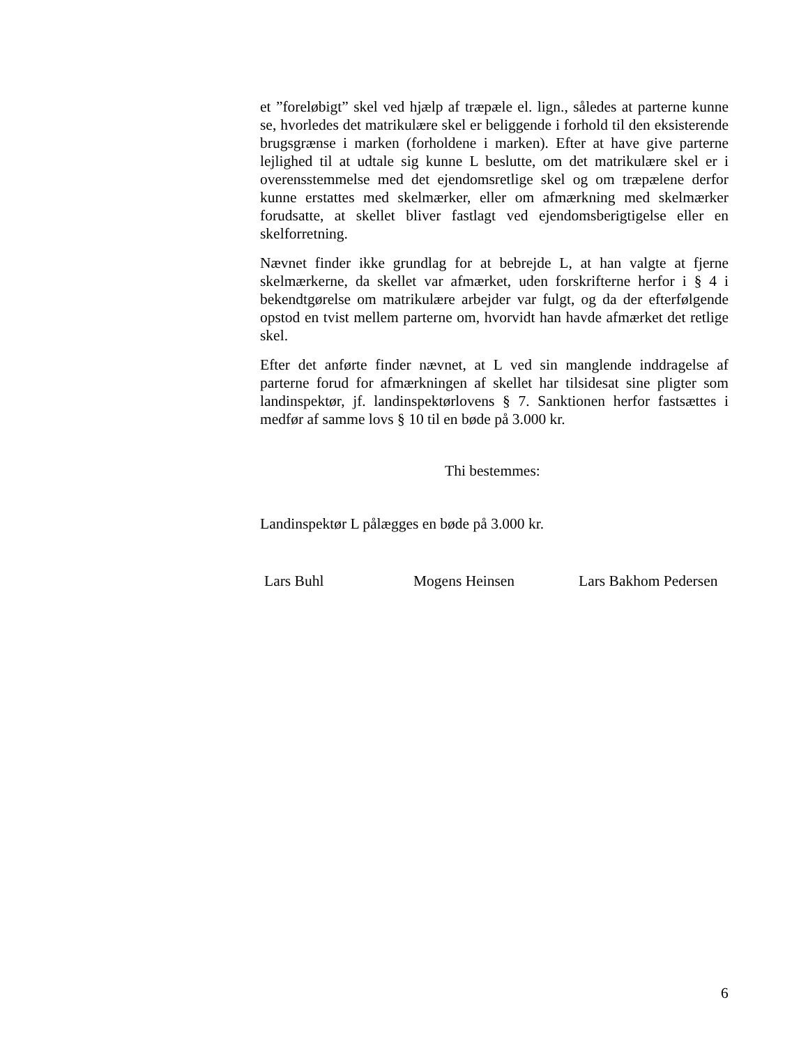et ”foreløbigt” skel ved hjælp af træpæle el. lign., således at parterne kunne se, hvorledes det matrikulære skel er beliggende i forhold til den eksisterende brugsgrænse i marken (forholdene i marken). Efter at have give parterne lejlighed til at udtale sig kunne L beslutte, om det matrikulære skel er i overensstemmelse med det ejendomsretlige skel og om træpælene derfor kunne erstattes med skelmærker, eller om afmærkning med skelmærker forudsatte, at skellet bliver fastlagt ved ejendomsberigtigelse eller en skelforretning.
Nævnet finder ikke grundlag for at bebrejde L, at han valgte at fjerne skelmærkerne, da skellet var afmærket, uden forskrifterne herfor i § 4 i bekendtgørelse om matrikulære arbejder var fulgt, og da der efterfølgende opstod en tvist mellem parterne om, hvorvidt han havde afmærket det retlige skel.
Efter det anførte finder nævnet, at L ved sin manglende inddragelse af parterne forud for afmærkningen af skellet har tilsidesat sine pligter som landinspektør, jf. landinspektørlovens § 7. Sanktionen herfor fastsættes i medfør af samme lovs § 10 til en bøde på 3.000 kr.
Thi bestemmes:
Landinspektør L pålægges en bøde på 3.000 kr.
Lars Buhl Mogens Heinsen Lars Bakhom Pedersen
6